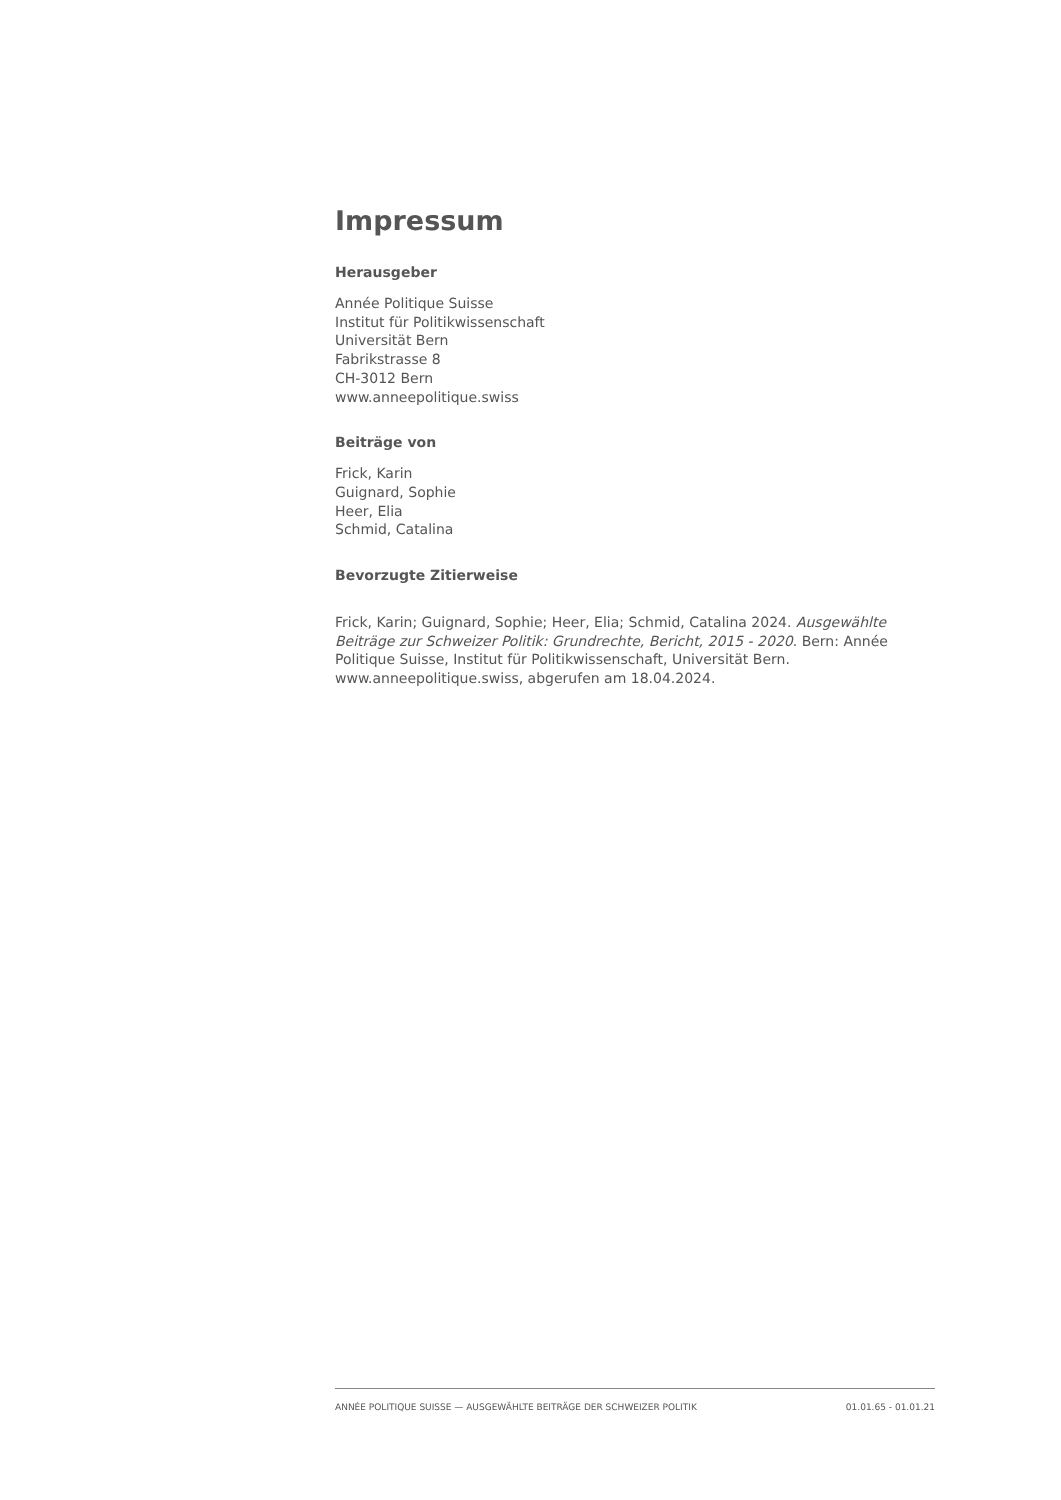Impressum
Herausgeber
Année Politique Suisse
Institut für Politikwissenschaft
Universität Bern
Fabrikstrasse 8
CH-3012 Bern
www.anneepolitique.swiss
Beiträge von
Frick, Karin
Guignard, Sophie
Heer, Elia
Schmid, Catalina
Bevorzugte Zitierweise
Frick, Karin; Guignard, Sophie; Heer, Elia; Schmid, Catalina 2024. Ausgewählte Beiträge zur Schweizer Politik: Grundrechte, Bericht, 2015 - 2020. Bern: Année Politique Suisse, Institut für Politikwissenschaft, Universität Bern. www.anneepolitique.swiss, abgerufen am 18.04.2024.
ANNÉE POLITIQUE SUISSE — AUSGEWÄHLTE BEITRÄGE DER SCHWEIZER POLITIK 01.01.65 - 01.01.21